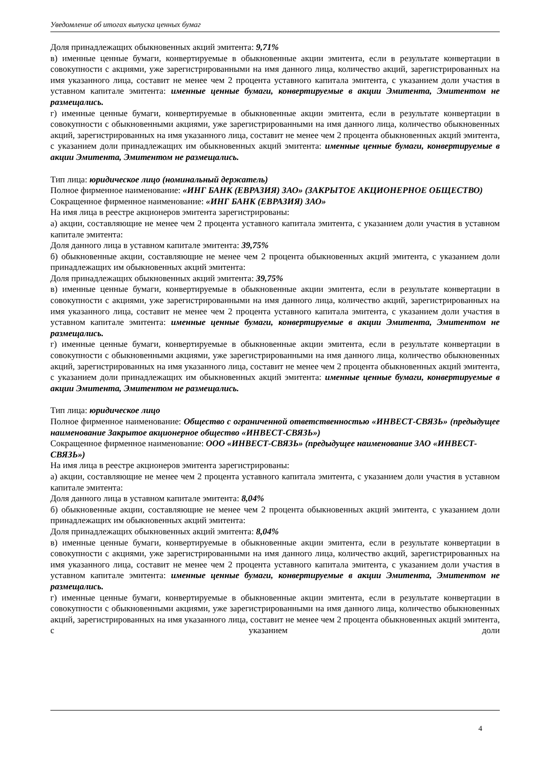Уведомление об итогах выпуска ценных бумаг
Доля принадлежащих обыкновенных акций эмитента: 9,71%
в) именные ценные бумаги, конвертируемые в обыкновенные акции эмитента, если в результате конвертации в совокупности с акциями, уже зарегистрированными на имя данного лица, количество акций, зарегистрированных на имя указанного лица, составит не менее чем 2 процента уставного капитала эмитента, с указанием доли участия в уставном капитале эмитента: именные ценные бумаги, конвертируемые в акции Эмитента, Эмитентом не размещались.
г) именные ценные бумаги, конвертируемые в обыкновенные акции эмитента, если в результате конвертации в совокупности с обыкновенными акциями, уже зарегистрированными на имя данного лица, количество обыкновенных акций, зарегистрированных на имя указанного лица, составит не менее чем 2 процента обыкновенных акций эмитента, с указанием доли принадлежащих им обыкновенных акций эмитента: именные ценные бумаги, конвертируемые в акции Эмитента, Эмитентом не размещались.
Тип лица: юридическое лицо (номинальный держатель)
Полное фирменное наименование: «ИНГ БАНК (ЕВРАЗИЯ) ЗАО» (ЗАКРЫТОЕ АКЦИОНЕРНОЕ ОБЩЕСТВО)
Сокращенное фирменное наименование: «ИНГ БАНК (ЕВРАЗИЯ) ЗАО»
На имя лица в реестре акционеров эмитента зарегистрированы:
а) акции, составляющие не менее чем 2 процента уставного капитала эмитента, с указанием доли участия в уставном капитале эмитента:
Доля данного лица в уставном капитале эмитента: 39,75%
б) обыкновенные акции, составляющие не менее чем 2 процента обыкновенных акций эмитента, с указанием доли принадлежащих им обыкновенных акций эмитента:
Доля принадлежащих обыкновенных акций эмитента: 39,75%
в) именные ценные бумаги, конвертируемые в обыкновенные акции эмитента, если в результате конвертации в совокупности с акциями, уже зарегистрированными на имя данного лица, количество акций, зарегистрированных на имя указанного лица, составит не менее чем 2 процента уставного капитала эмитента, с указанием доли участия в уставном капитале эмитента: именные ценные бумаги, конвертируемые в акции Эмитента, Эмитентом не размещались.
г) именные ценные бумаги, конвертируемые в обыкновенные акции эмитента, если в результате конвертации в совокупности с обыкновенными акциями, уже зарегистрированными на имя данного лица, количество обыкновенных акций, зарегистрированных на имя указанного лица, составит не менее чем 2 процента обыкновенных акций эмитента, с указанием доли принадлежащих им обыкновенных акций эмитента: именные ценные бумаги, конвертируемые в акции Эмитента, Эмитентом не размещались.
Тип лица: юридическое лицо
Полное фирменное наименование: Общество с ограниченной ответственностью «ИНВЕСТ-СВЯЗЬ» (предыдущее наименование Закрытое акционерное общество «ИНВЕСТ-СВЯЗЬ»)
Сокращенное фирменное наименование: ООО «ИНВЕСТ-СВЯЗЬ» (предыдущее наименование ЗАО «ИНВЕСТ-СВЯЗЬ»)
На имя лица в реестре акционеров эмитента зарегистрированы:
а) акции, составляющие не менее чем 2 процента уставного капитала эмитента, с указанием доли участия в уставном капитале эмитента:
Доля данного лица в уставном капитале эмитента: 8,04%
б) обыкновенные акции, составляющие не менее чем 2 процента обыкновенных акций эмитента, с указанием доли принадлежащих им обыкновенных акций эмитента:
Доля принадлежащих обыкновенных акций эмитента: 8,04%
в) именные ценные бумаги, конвертируемые в обыкновенные акции эмитента, если в результате конвертации в совокупности с акциями, уже зарегистрированными на имя данного лица, количество акций, зарегистрированных на имя указанного лица, составит не менее чем 2 процента уставного капитала эмитента, с указанием доли участия в уставном капитале эмитента: именные ценные бумаги, конвертируемые в акции Эмитента, Эмитентом не размещались.
г) именные ценные бумаги, конвертируемые в обыкновенные акции эмитента, если в результате конвертации в совокупности с обыкновенными акциями, уже зарегистрированными на имя данного лица, количество обыкновенных акций, зарегистрированных на имя указанного лица, составит не менее чем 2 процента обыкновенных акций эмитента, с указанием доли
4